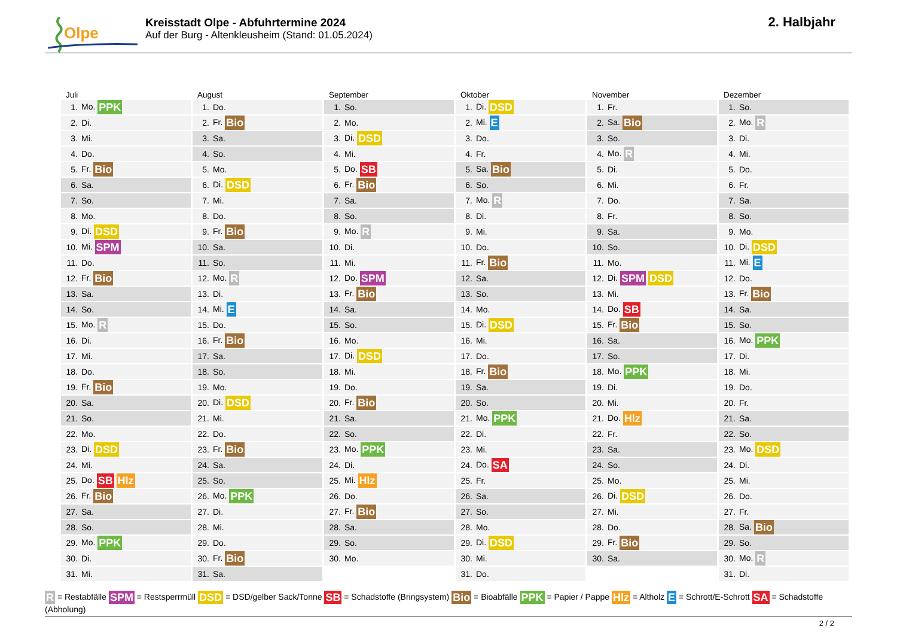Olpe
Kreisstadt Olpe - Abfuhrtermine 2024
Auf der Burg - Altenkleusheim (Stand: 01.05.2024)
2. Halbjahr
Juli
| 1. | Mo. PPK |
| 2. | Di. |
| 3. | Mi. |
| 4. | Do. |
| 5. | Fr. Bio |
| 6. | Sa. |
| 7. | So. |
| 8. | Mo. |
| 9. | Di. DSD |
| 10. | Mi. SPM |
| 11. | Do. |
| 12. | Fr. Bio |
| 13. | Sa. |
| 14. | So. |
| 15. | Mo. R |
| 16. | Di. |
| 17. | Mi. |
| 18. | Do. |
| 19. | Fr. Bio |
| 20. | Sa. |
| 21. | So. |
| 22. | Mo. |
| 23. | Di. DSD |
| 24. | Mi. |
| 25. | Do. SB Hlz |
| 26. | Fr. Bio |
| 27. | Sa. |
| 28. | So. |
| 29. | Mo. PPK |
| 30. | Di. |
| 31. | Mi. |
August
| 1. | Do. |
| 2. | Fr. Bio |
| 3. | Sa. |
| 4. | So. |
| 5. | Mo. |
| 6. | Di. DSD |
| 7. | Mi. |
| 8. | Do. |
| 9. | Fr. Bio |
| 10. | Sa. |
| 11. | So. |
| 12. | Mo. R |
| 13. | Di. |
| 14. | Mi. E |
| 15. | Do. |
| 16. | Fr. Bio |
| 17. | Sa. |
| 18. | So. |
| 19. | Mo. |
| 20. | Di. DSD |
| 21. | Mi. |
| 22. | Do. |
| 23. | Fr. Bio |
| 24. | Sa. |
| 25. | So. |
| 26. | Mo. PPK |
| 27. | Di. |
| 28. | Mi. |
| 29. | Do. |
| 30. | Fr. Bio |
| 31. | Sa. |
September
| 1. | So. |
| 2. | Mo. |
| 3. | Di. DSD |
| 4. | Mi. |
| 5. | Do. SB |
| 6. | Fr. Bio |
| 7. | Sa. |
| 8. | So. |
| 9. | Mo. R |
| 10. | Di. |
| 11. | Mi. |
| 12. | Do. SPM |
| 13. | Fr. Bio |
| 14. | Sa. |
| 15. | So. |
| 16. | Mo. |
| 17. | Di. DSD |
| 18. | Mi. |
| 19. | Do. |
| 20. | Fr. Bio |
| 21. | Sa. |
| 22. | So. |
| 23. | Mo. PPK |
| 24. | Di. |
| 25. | Mi. Hlz |
| 26. | Do. |
| 27. | Fr. Bio |
| 28. | Sa. |
| 29. | So. |
| 30. | Mo. |
Oktober
| 1. | Di. DSD |
| 2. | Mi. E |
| 3. | Do. |
| 4. | Fr. |
| 5. | Sa. Bio |
| 6. | So. |
| 7. | Mo. R |
| 8. | Di. |
| 9. | Mi. |
| 10. | Do. |
| 11. | Fr. Bio |
| 12. | Sa. |
| 13. | So. |
| 14. | Mo. |
| 15. | Di. DSD |
| 16. | Mi. |
| 17. | Do. |
| 18. | Fr. Bio |
| 19. | Sa. |
| 20. | So. |
| 21. | Mo. PPK |
| 22. | Di. |
| 23. | Mi. |
| 24. | Do. SA |
| 25. | Fr. |
| 26. | Sa. |
| 27. | So. |
| 28. | Mo. |
| 29. | Di. DSD |
| 30. | Mi. |
| 31. | Do. |
November
| 1. | Fr. |
| 2. | Sa. Bio |
| 3. | So. |
| 4. | Mo. R |
| 5. | Di. |
| 6. | Mi. |
| 7. | Do. |
| 8. | Fr. |
| 9. | Sa. |
| 10. | So. |
| 11. | Mo. |
| 12. | Di. SPM DSD |
| 13. | Mi. |
| 14. | Do. SB |
| 15. | Fr. Bio |
| 16. | Sa. |
| 17. | So. |
| 18. | Mo. PPK |
| 19. | Di. |
| 20. | Mi. |
| 21. | Do. Hlz |
| 22. | Fr. |
| 23. | Sa. |
| 24. | So. |
| 25. | Mo. |
| 26. | Di. DSD |
| 27. | Mi. |
| 28. | Do. |
| 29. | Fr. Bio |
| 30. | Sa. |
Dezember
| 1. | So. |
| 2. | Mo. R |
| 3. | Di. |
| 4. | Mi. |
| 5. | Do. |
| 6. | Fr. |
| 7. | Sa. |
| 8. | So. |
| 9. | Mo. |
| 10. | Di. DSD |
| 11. | Mi. E |
| 12. | Do. |
| 13. | Fr. Bio |
| 14. | Sa. |
| 15. | So. |
| 16. | Mo. PPK |
| 17. | Di. |
| 18. | Mi. |
| 19. | Do. |
| 20. | Fr. |
| 21. | Sa. |
| 22. | So. |
| 23. | Mo. DSD |
| 24. | Di. |
| 25. | Mi. |
| 26. | Do. |
| 27. | Fr. |
| 28. | Sa. Bio |
| 29. | So. |
| 30. | Mo. R |
| 31. | Di. |
R = Restabfälle SPM = Restsperrmüll DSD = DSD/gelber Sack/Tonne SB = Schadstoffe (Bringsystem) Bio = Bioabfälle PPK = Papier / Pappe Hlz = Altholz E = Schrott/E-Schrott SA = Schadstoffe (Abholung)
2 / 2